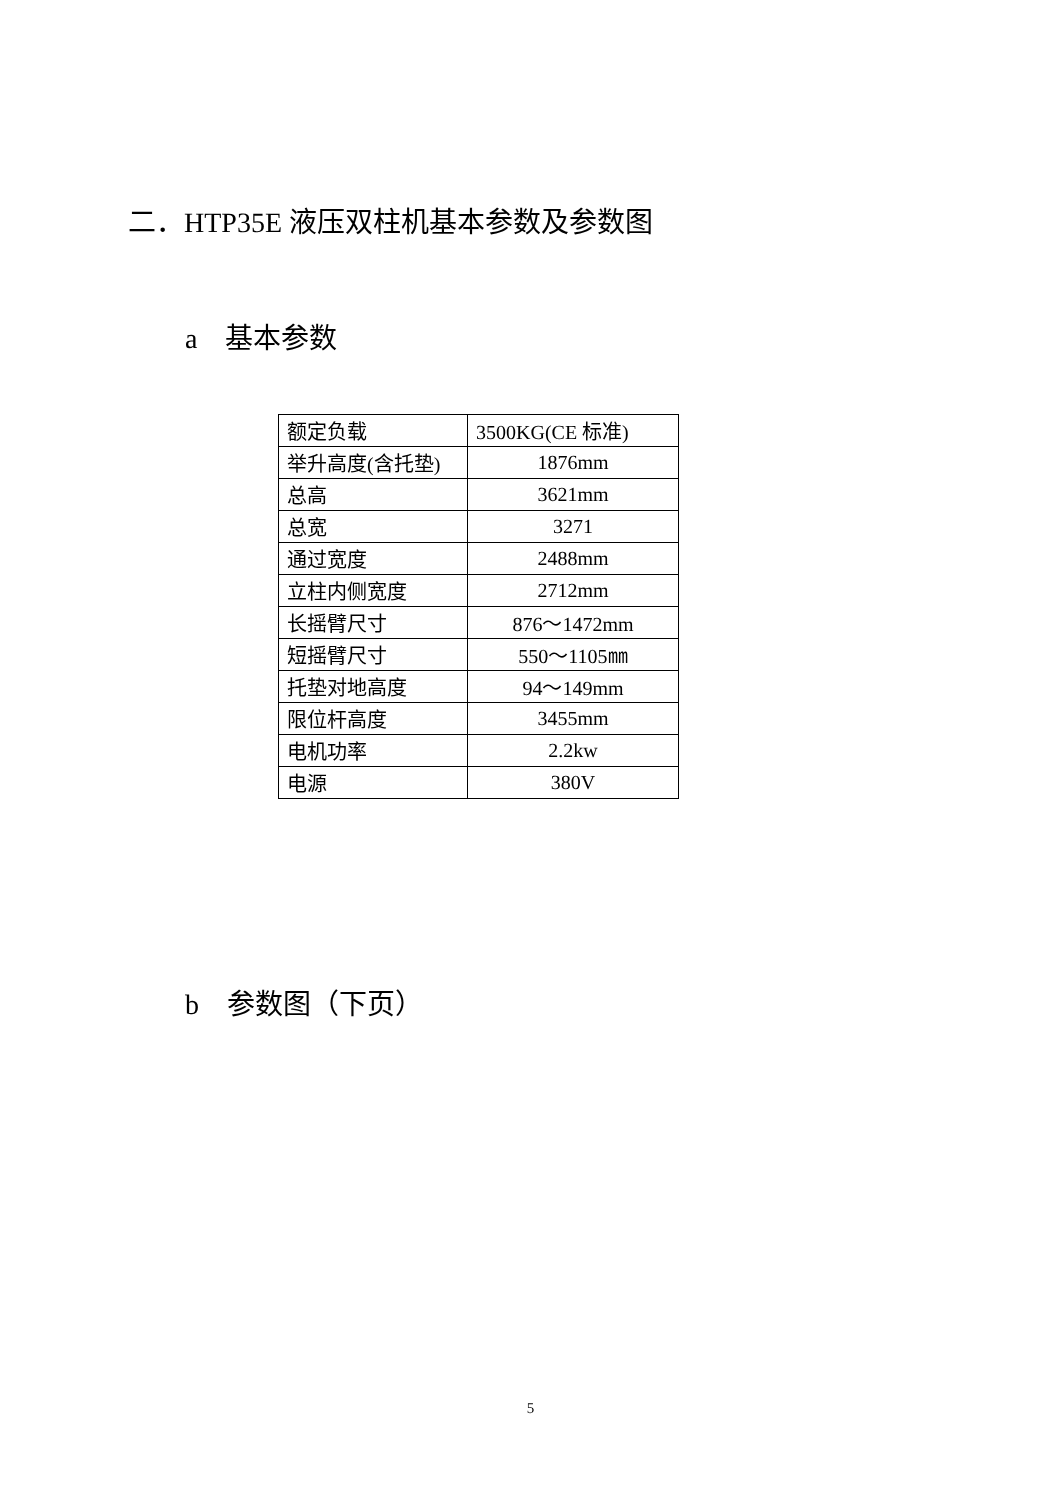二．HTP35E 液压双柱机基本参数及参数图
a　基本参数
| 额定负载 | 3500KG(CE 标准) |
| 举升高度(含托垫) | 1876mm |
| 总高 | 3621mm |
| 总宽 | 3271 |
| 通过宽度 | 2488mm |
| 立柱内侧宽度 | 2712mm |
| 长摇臂尺寸 | 876～1472mm |
| 短摇臂尺寸 | 550～1105㎜ |
| 托垫对地高度 | 94～149mm |
| 限位杆高度 | 3455mm |
| 电机功率 | 2.2kw |
| 电源 | 380V |
b　参数图（下页）
5